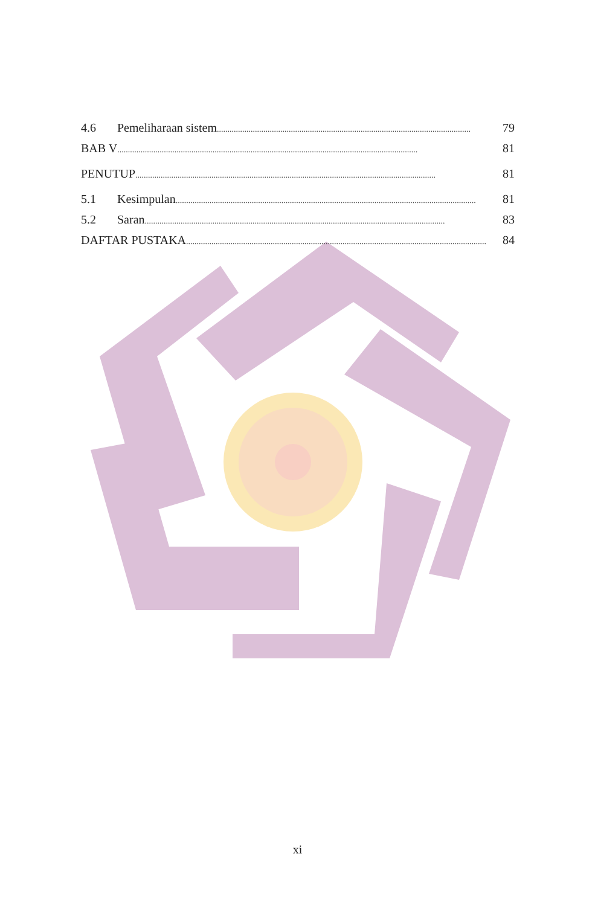4.6 Pemeliharaan sistem........................................................................................................................ 79
BAB V.............................................................................................................................................. 81
PENUTUP.............................................................................................................................................. 81
5.1 Kesimpulan.............................................................................................................................................. 81
5.2 Saran.............................................................................................................................................. 83
DAFTAR PUSTAKA.............................................................................................................................................. 84
xi